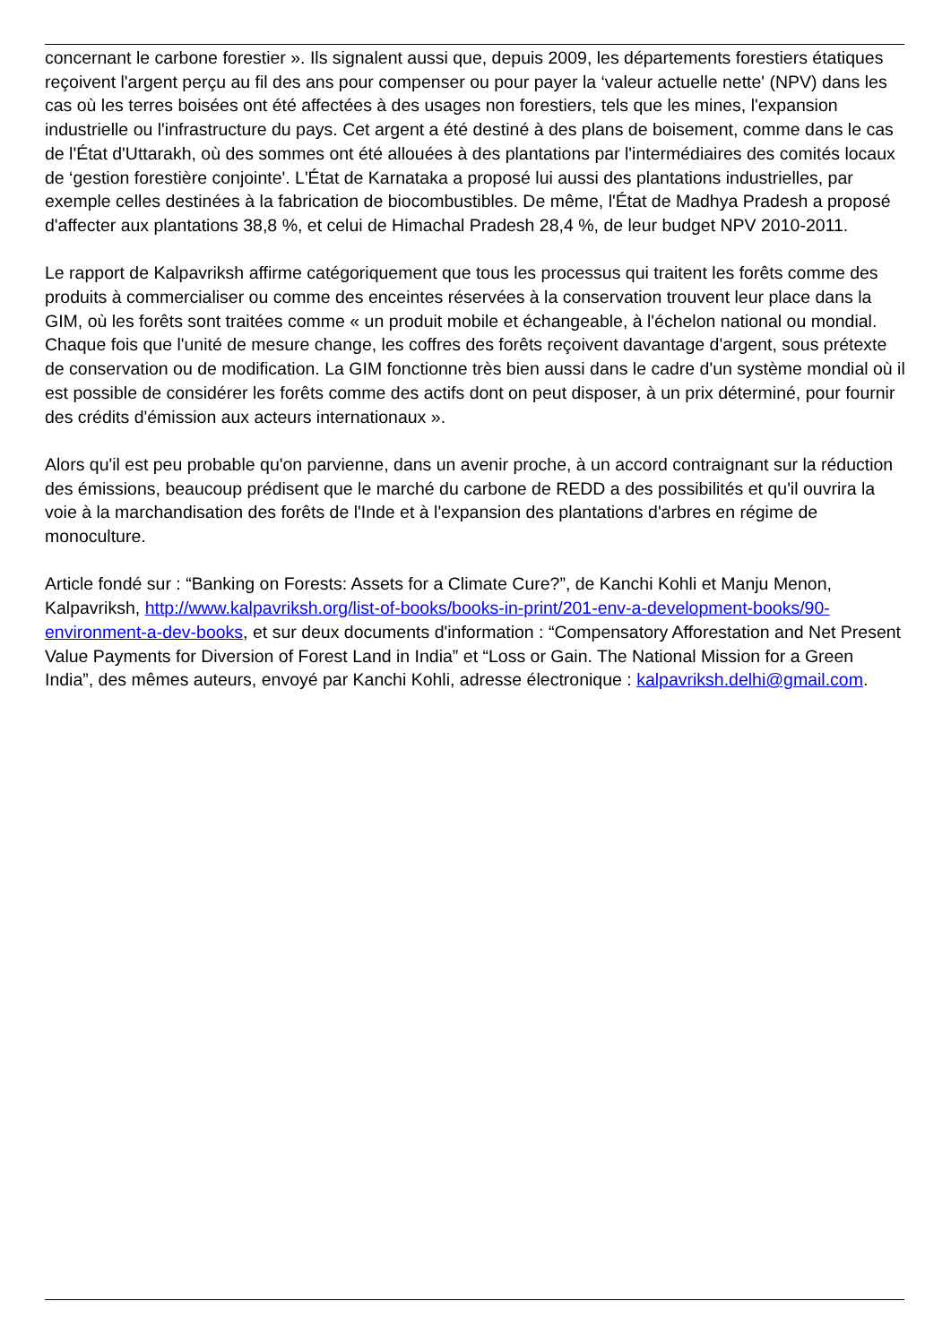concernant le carbone forestier ». Ils signalent aussi que, depuis 2009, les départements forestiers étatiques reçoivent l'argent perçu au fil des ans pour compenser ou pour payer la ‘valeur actuelle nette' (NPV) dans les cas où les terres boisées ont été affectées à des usages non forestiers, tels que les mines, l'expansion industrielle ou l'infrastructure du pays. Cet argent a été destiné à des plans de boisement, comme dans le cas de l'État d'Uttarakh, où des sommes ont été allouées à des plantations par l'intermédiaires des comités locaux de ‘gestion forestière conjointe'. L'État de Karnataka a proposé lui aussi des plantations industrielles, par exemple celles destinées à la fabrication de biocombustibles. De même, l'État de Madhya Pradesh a proposé d'affecter aux plantations 38,8 %, et celui de Himachal Pradesh 28,4 %, de leur budget NPV 2010-2011.
Le rapport de Kalpavriksh affirme catégoriquement que tous les processus qui traitent les forêts comme des produits à commercialiser ou comme des enceintes réservées à la conservation trouvent leur place dans la GIM, où les forêts sont traitées comme « un produit mobile et échangeable, à l'échelon national ou mondial. Chaque fois que l'unité de mesure change, les coffres des forêts reçoivent davantage d'argent, sous prétexte de conservation ou de modification. La GIM fonctionne très bien aussi dans le cadre d'un système mondial où il est possible de considérer les forêts comme des actifs dont on peut disposer, à un prix déterminé, pour fournir des crédits d'émission aux acteurs internationaux ».
Alors qu'il est peu probable qu'on parvienne, dans un avenir proche, à un accord contraignant sur la réduction des émissions, beaucoup prédisent que le marché du carbone de REDD a des possibilités et qu'il ouvrira la voie à la marchandisation des forêts de l'Inde et à l'expansion des plantations d'arbres en régime de monoculture.
Article fondé sur : “Banking on Forests: Assets for a Climate Cure?”, de Kanchi Kohli et Manju Menon,
Kalpavriksh, http://www.kalpavriksh.org/list-of-books/books-in-print/201-env-a-development-books/90-environment-a-dev-books, et sur deux documents d'information : “Compensatory Afforestation and Net Present Value Payments for Diversion of Forest Land in India” et “Loss or Gain. The National Mission for a Green India”, des mêmes auteurs, envoyé par Kanchi Kohli, adresse électronique : kalpavriksh.delhi@gmail.com.